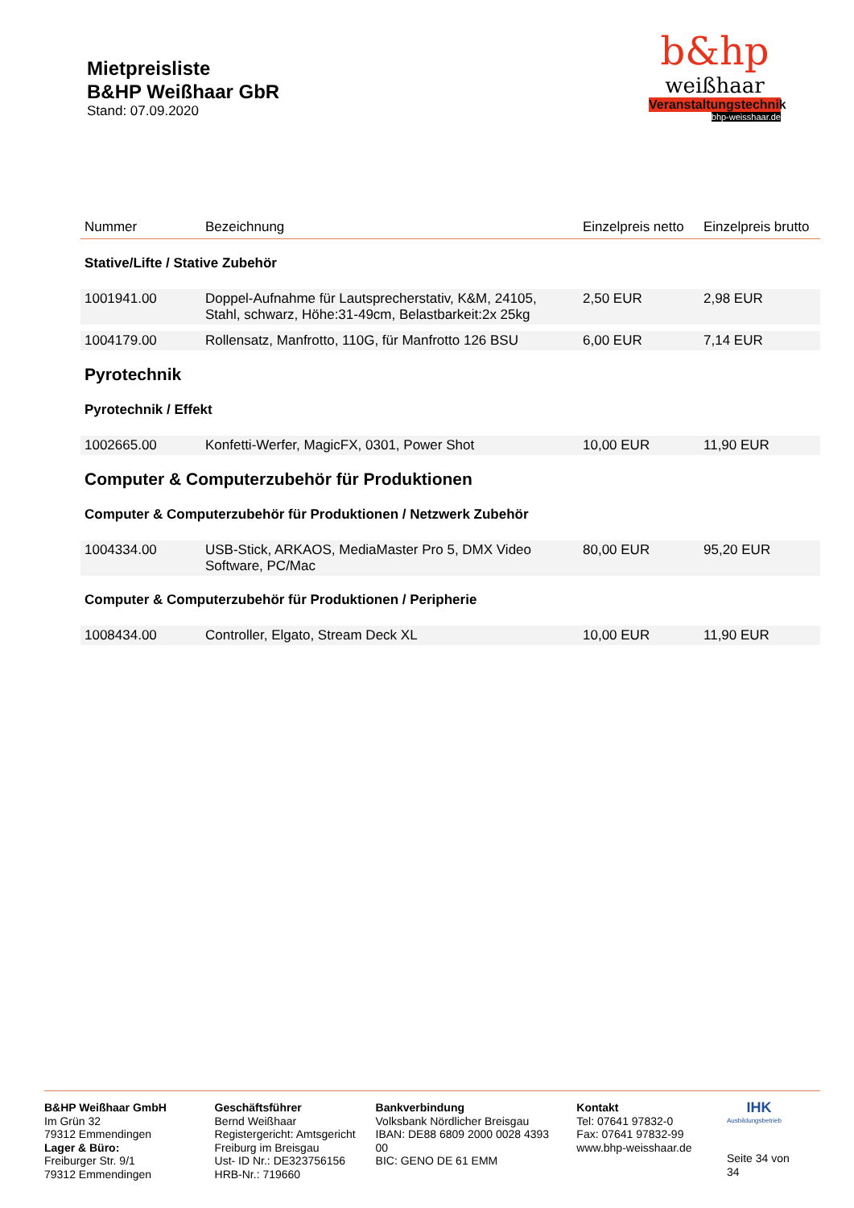Mietpreisliste
B&HP Weißhaar GbR
Stand: 07.09.2020
b&hp
weißhaar
Veranstaltungstechnik
bhp-weisshaar.de
| Nummer | Bezeichnung | Einzelpreis netto | Einzelpreis brutto |
| --- | --- | --- | --- |
| Stative/Lifte / Stative Zubehör | | | |
| 1001941.00 | Doppel-Aufnahme für Lautsprecherstativ, K&M, 24105, Stahl, schwarz, Höhe:31-49cm, Belastbarkeit:2x 25kg | 2,50 EUR | 2,98 EUR |
| 1004179.00 | Rollensatz, Manfrotto, 110G, für Manfrotto 126 BSU | 6,00 EUR | 7,14 EUR |
| Pyrotechnik | | | |
| Pyrotechnik / Effekt | | | |
| 1002665.00 | Konfetti-Werfer, MagicFX, 0301, Power Shot | 10,00 EUR | 11,90 EUR |
| Computer & Computerzubehör für Produktionen | | | |
| Computer & Computerzubehör für Produktionen / Netzwerk Zubehör | | | |
| 1004334.00 | USB-Stick, ARKAOS, MediaMaster Pro 5, DMX Video Software, PC/Mac | 80,00 EUR | 95,20 EUR |
| Computer & Computerzubehör für Produktionen / Peripherie | | | |
| 1008434.00 | Controller, Elgato, Stream Deck XL | 10,00 EUR | 11,90 EUR |
B&HP Weißhaar GmbH
Im Grün 32
79312 Emmendingen
Lager & Büro:
Freiburger Str. 9/1
79312 Emmendingen
Geschäftsführer
Bernd Weißhaar
Registergericht: Amtsgericht Freiburg im Breisgau
Ust- ID Nr.: DE323756156
HRB-Nr.: 719660
Bankverbindung
Volksbank Nördlicher Breisgau
IBAN: DE88 6809 2000 0028 4393 00
BIC: GENO DE 61 EMM
Kontakt
Tel: 07641 97832-0
Fax: 07641 97832-99
www.bhp-weisshaar.de
IHK
Ausbildungsbetrieb
Seite 34 von 34